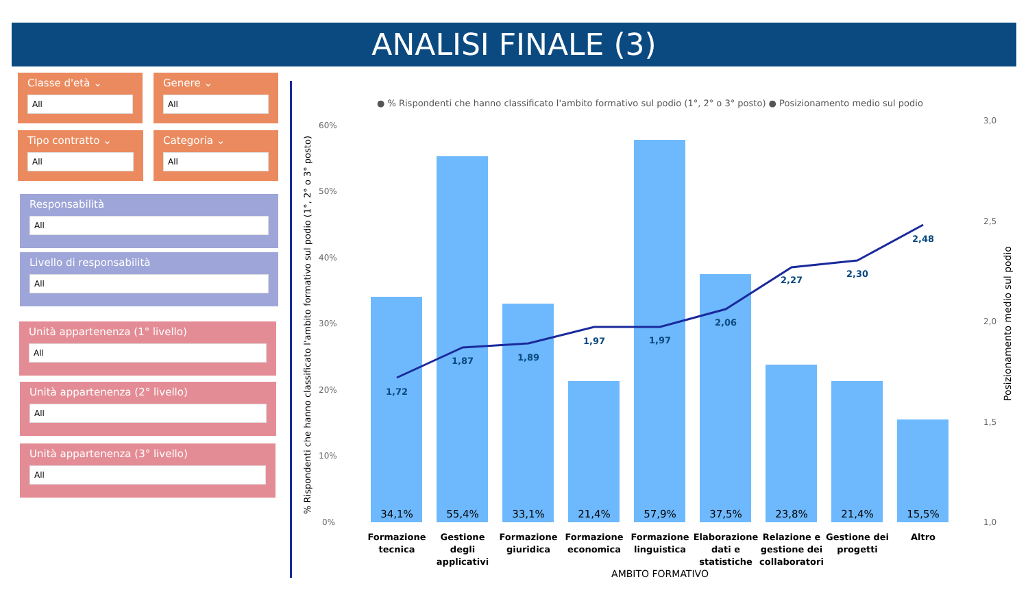ANALISI FINALE (3)
Classe d'età ⌄
All
Genere ⌄
All
Tipo contratto ⌄
All
Categoria ⌄
All
Responsabilità
All
Livello di responsabilità
All
Unità appartenenza (1° livello)
All
Unità appartenenza (2° livello)
All
Unità appartenenza (3° livello)
All
● % Rispondenti che hanno classificato l'ambito formativo sul podio (1°, 2° o 3° posto) ● Posizionamento medio sul podio
60%
50%
40%
30%
20%
10%
0%
3,0
2,5
2,0
1,5
1,0
34,1%
55,4%
33,1%
21,4%
57,9%
37,5%
23,8%
21,4%
15,5%
1,72
1,87
1,89
1,97
1,97
2,06
2,27
2,30
2,48
Formazione
tecnica
Gestione
degli
applicativi
Formazione
giuridica
Formazione
economica
Formazione
linguistica
Elaborazione
dati e
statistiche
Relazione e
gestione dei
collaboratori
Gestione dei
progetti
Altro
AMBITO FORMATIVO
% Rispondenti che hanno classificato l'ambito formativo sul podio (1°, 2° o 3° posto)
Posizionamento medio sul podio